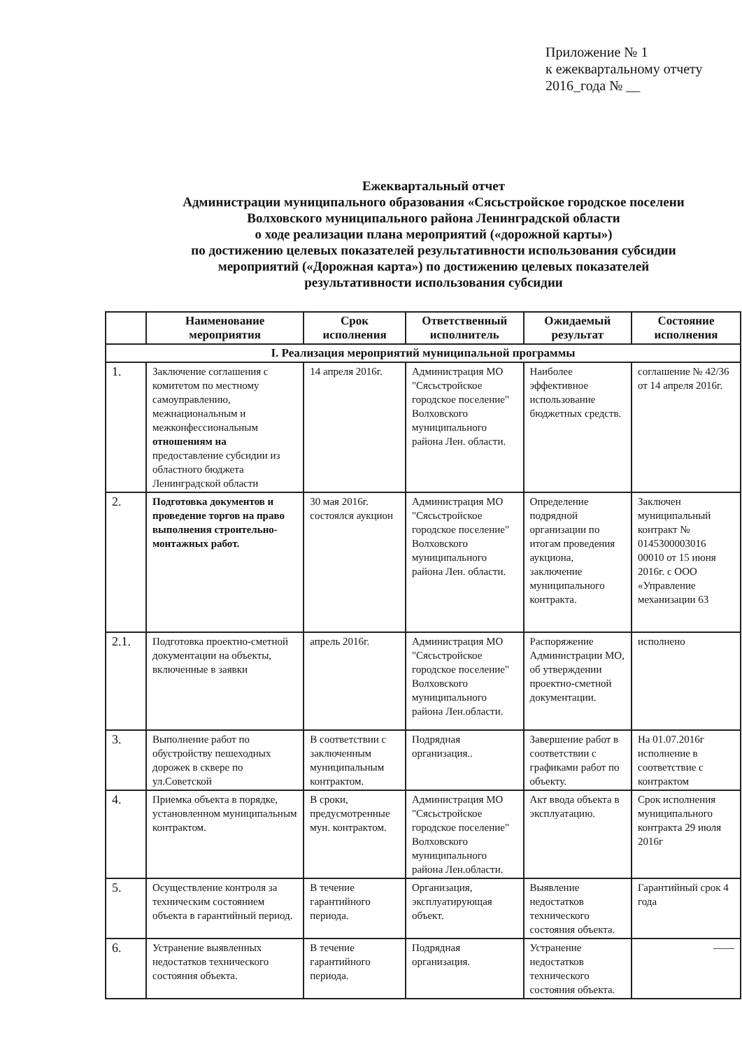Приложение № 1
к ежеквартальному отчету
2016_года № __
Ежеквартальный отчет
Администрации муниципального образования «Сясьстройское городское поселени
Волховского муниципального района Ленинградской области
о ходе реализации плана мероприятий («дорожной карты»)
по достижению целевых показателей результативности использования субсидии
мероприятий («Дорожная карта») по достижению целевых показателей
результативности использования субсидии
| | Наименование мероприятия | Срок исполнения | Ответственный исполнитель | Ожидаемый результат | Состояние исполнения |
| --- | --- | --- | --- | --- | --- |
| I. Реализация мероприятий муниципальной программы | | | | | |
| 1. | Заключение соглашения с комитетом по местному самоуправлению, межнациональным и межконфессиональным отношениям на предоставление субсидии из областного бюджета Ленинградской области | 14 апреля 2016г. | Администрация МО "Сясьстройское городское поселение" Волховского муниципального района Лен. области. | Наиболее эффективное использование бюджетных средств. | соглашение № 42/36 от 14 апреля 2016г. |
| 2. | Подготовка документов и проведение торгов на право выполнения строительно-монтажных работ. | 30 мая 2016г. состоялся аукцион | Администрация МО "Сясьстройское городское поселение" Волховского муниципального района Лен. области. | Определение подрядной организации по итогам проведения аукциона, заключение муниципального контракта. | Заключен муниципальный контракт № 0145300003016 00010 от 15 июня 2016г. с ООО «Управление механизации 63 |
| 2.1. | Подготовка проектно-сметной документации на объекты, включенные в заявки | апрель 2016г. | Администрация МО "Сясьстройское городское поселение" Волховского муниципального района Лен.области. | Распоряжение Администрации МО, об утверждении проектно-сметной документации. | исполнено |
| 3. | Выполнение работ по обустройству пешеходных дорожек в сквере по ул.Советской | В соответствии с заключенным муниципальным контрактом. | Подрядная организация.. | Завершение работ в соответствии с графиками работ по объекту. | На 01.07.2016г исполнение в соответствие с контрактом |
| 4. | Приемка объекта в порядке, установленном муниципальным контрактом. | В сроки, предусмотренные мун. контрактом. | Администрация МО "Сясьстройское городское поселение" Волховского муниципального района Лен.области. | Акт ввода объекта в эксплуатацию. | Срок исполнения муниципального контракта 29 июля 2016г |
| 5. | Осуществление контроля за техническим состоянием объекта в гарантийный период. | В течение гарантийного периода. | Организация, эксплуатирующая объект. | Выявление недостатков технического состояния объекта. | Гарантийный срок 4 года |
| 6. | Устранение выявленных недостатков технического состояния объекта. | В течение гарантийного периода. | Подрядная организация. | Устранение недостатков технического состояния объекта. | —— |